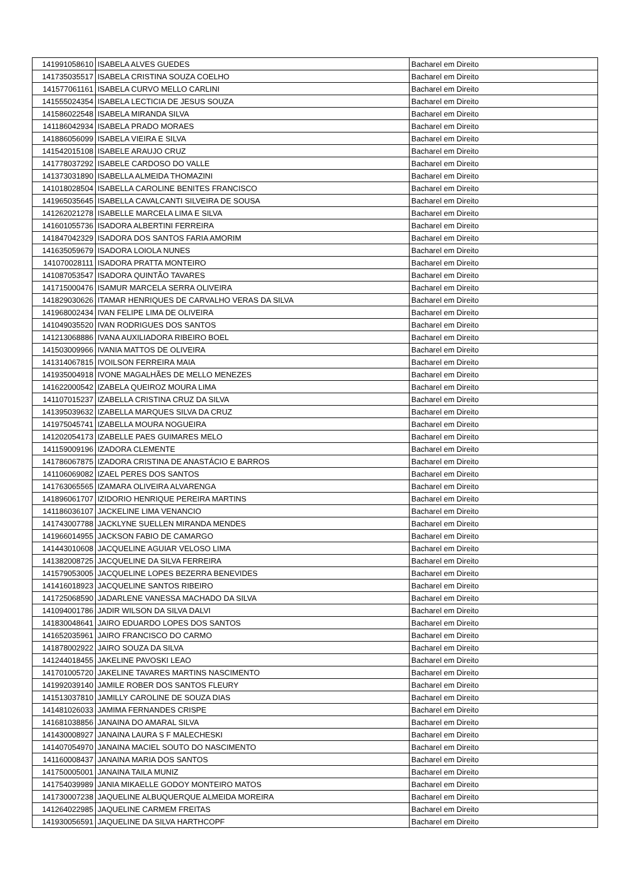| 141991058610 | ISABELA ALVES GUEDES | Bacharel em Direito |
| 141735035517 | ISABELA CRISTINA SOUZA COELHO | Bacharel em Direito |
| 141577061161 | ISABELA CURVO MELLO CARLINI | Bacharel em Direito |
| 141555024354 | ISABELA LECTICIA DE JESUS SOUZA | Bacharel em Direito |
| 141586022548 | ISABELA MIRANDA SILVA | Bacharel em Direito |
| 141186042934 | ISABELA PRADO MORAES | Bacharel em Direito |
| 141886056099 | ISABELA VIEIRA E SILVA | Bacharel em Direito |
| 141542015108 | ISABELE ARAUJO CRUZ | Bacharel em Direito |
| 141778037292 | ISABELE CARDOSO DO VALLE | Bacharel em Direito |
| 141373031890 | ISABELLA ALMEIDA THOMAZINI | Bacharel em Direito |
| 141018028504 | ISABELLA CAROLINE BENITES FRANCISCO | Bacharel em Direito |
| 141965035645 | ISABELLA CAVALCANTI SILVEIRA DE SOUSA | Bacharel em Direito |
| 141262021278 | ISABELLE MARCELA LIMA E SILVA | Bacharel em Direito |
| 141601055736 | ISADORA ALBERTINI FERREIRA | Bacharel em Direito |
| 141847042329 | ISADORA DOS SANTOS FARIA AMORIM | Bacharel em Direito |
| 141635059679 | ISADORA LOIOLA NUNES | Bacharel em Direito |
| 141070028111 | ISADORA PRATTA MONTEIRO | Bacharel em Direito |
| 141087053547 | ISADORA QUINTÃO TAVARES | Bacharel em Direito |
| 141715000476 | ISAMUR MARCELA SERRA OLIVEIRA | Bacharel em Direito |
| 141829030626 | ITAMAR HENRIQUES DE CARVALHO VERAS DA SILVA | Bacharel em Direito |
| 141968002434 | IVAN FELIPE LIMA DE OLIVEIRA | Bacharel em Direito |
| 141049035520 | IVAN RODRIGUES DOS SANTOS | Bacharel em Direito |
| 141213068886 | IVANA AUXILIADORA RIBEIRO BOEL | Bacharel em Direito |
| 141503009966 | IVANIA MATTOS DE OLIVEIRA | Bacharel em Direito |
| 141314067815 | IVOILSON FERREIRA MAIA | Bacharel em Direito |
| 141935004918 | IVONE MAGALHÃES DE MELLO MENEZES | Bacharel em Direito |
| 141622000542 | IZABELA QUEIROZ MOURA LIMA | Bacharel em Direito |
| 141107015237 | IZABELLA CRISTINA CRUZ DA SILVA | Bacharel em Direito |
| 141395039632 | IZABELLA MARQUES SILVA DA CRUZ | Bacharel em Direito |
| 141975045741 | IZABELLA MOURA NOGUEIRA | Bacharel em Direito |
| 141202054173 | IZABELLE PAES GUIMARES MELO | Bacharel em Direito |
| 141159009196 | IZADORA CLEMENTE | Bacharel em Direito |
| 141786067875 | IZADORA CRISTINA DE ANASTÁCIO E BARROS | Bacharel em Direito |
| 141106069082 | IZAEL PERES DOS SANTOS | Bacharel em Direito |
| 141763065565 | IZAMARA OLIVEIRA ALVARENGA | Bacharel em Direito |
| 141896061707 | IZIDORIO HENRIQUE PEREIRA MARTINS | Bacharel em Direito |
| 141186036107 | JACKELINE LIMA VENANCIO | Bacharel em Direito |
| 141743007788 | JACKLYNE SUELLEN MIRANDA MENDES | Bacharel em Direito |
| 141966014955 | JACKSON FABIO DE CAMARGO | Bacharel em Direito |
| 141443010608 | JACQUELINE AGUIAR VELOSO LIMA | Bacharel em Direito |
| 141382008725 | JACQUELINE DA SILVA FERREIRA | Bacharel em Direito |
| 141579053005 | JACQUELINE LOPES BEZERRA BENEVIDES | Bacharel em Direito |
| 141416018923 | JACQUELINE SANTOS RIBEIRO | Bacharel em Direito |
| 141725068590 | JADARLENE VANESSA MACHADO DA SILVA | Bacharel em Direito |
| 141094001786 | JADIR WILSON DA SILVA DALVI | Bacharel em Direito |
| 141830048641 | JAIRO EDUARDO LOPES DOS SANTOS | Bacharel em Direito |
| 141652035961 | JAIRO FRANCISCO DO CARMO | Bacharel em Direito |
| 141878002922 | JAIRO SOUZA DA SILVA | Bacharel em Direito |
| 141244018455 | JAKELINE PAVOSKI LEAO | Bacharel em Direito |
| 141701005720 | JAKELINE TAVARES MARTINS NASCIMENTO | Bacharel em Direito |
| 141992039140 | JAMILE ROBER DOS SANTOS FLEURY | Bacharel em Direito |
| 141513037810 | JAMILLY CAROLINE DE SOUZA DIAS | Bacharel em Direito |
| 141481026033 | JAMIMA FERNANDES CRISPE | Bacharel em Direito |
| 141681038856 | JANAINA DO AMARAL SILVA | Bacharel em Direito |
| 141430008927 | JANAINA LAURA S F MALECHESKI | Bacharel em Direito |
| 141407054970 | JANAINA MACIEL SOUTO DO NASCIMENTO | Bacharel em Direito |
| 141160008437 | JANAINA MARIA DOS SANTOS | Bacharel em Direito |
| 141750005001 | JANAINA TAILA MUNIZ | Bacharel em Direito |
| 141754039989 | JANIA MIKAELLE GODOY MONTEIRO MATOS | Bacharel em Direito |
| 141730007238 | JAQUELINE ALBUQUERQUE ALMEIDA MOREIRA | Bacharel em Direito |
| 141264022985 | JAQUELINE CARMEM FREITAS | Bacharel em Direito |
| 141930056591 | JAQUELINE DA SILVA HARTHCOPF | Bacharel em Direito |